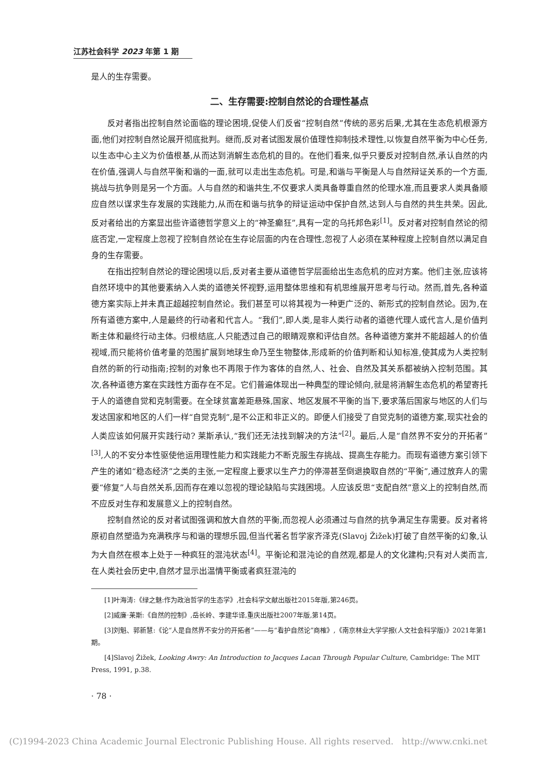江苏社会科学 2023 年第 1 期
是人的生存需要。
二、生存需要:控制自然论的合理性基点
反对者指出控制自然论面临的理论困境,促使人们反省“控制自然”传统的恶劣后果,尤其在生态危机根源方面,他们对控制自然论展开彻底批判。继而,反对者试图发展价值理性抑制技术理性,以恢复自然平衡为中心任务,以生态中心主义为价值根基,从而达到消解生态危机的目的。在他们看来,似乎只要反对控制自然,承认自然的内在价值,强调人与自然平衡和谐的一面,就可以走出生态危机。可是,和谐与平衡是人与自然辩证关系的一个方面,挑战与抗争则是另一个方面。人与自然的和谐共生,不仅要求人类具备尊重自然的伦理水准,而且要求人类具备顺应自然以谋求生存发展的实践能力,从而在和谐与抗争的辩证运动中保护自然,达到人与自然的共生共荣。因此,反对者给出的方案显出些许道德哲学意义上的“神圣癫狂”,具有一定的乌托邦色彩<sup>[1]</sup>。反对者对控制自然论的彻底否定,一定程度上忽视了控制自然论在生存论层面的内在合理性,忽视了人必须在某种程度上控制自然以满足自身的生存需要。
在指出控制自然论的理论困境以后,反对者主要从道德哲学层面给出生态危机的应对方案。他们主张,应该将自然环境中的其他要素纳入人类的道德关怀视野,运用整体思维和有机思维展开思考与行动。然而,首先,各种道德方案实际上并未真正超越控制自然论。我们甚至可以将其视为一种更广泛的、新形式的控制自然论。因为,在所有道德方案中,人是最终的行动者和代言人。“我们”,即人类,是非人类行动者的道德代理人或代言人,是价值判断主体和最终行动主体。归根结底,人只能透过自己的眼睛观察和评估自然。各种道德方案并不能超越人的价值视域,而只能将价值考量的范围扩展到地球生命乃至生物整体,形成新的价值判断和认知标准,使其成为人类控制自然的新的行动指南;控制的对象也不再限于作为客体的自然,人、社会、自然及其关系都被纳入控制范围。其次,各种道德方案在实践性方面存在不足。它们普遍体现出一种典型的理论倾向,就是将消解生态危机的希望寄托于人的道德自觉和克制需要。在全球贫富差距悬殊,国家、地区发展不平衡的当下,要求落后国家与地区的人们与发达国家和地区的人们一样“自觉克制”,是不公正和非正义的。即便人们接受了自觉克制的道德方案,现实社会的人类应该如何展开实践行动? 莱斯承认,“我们还无法找到解决的方法”<sup>[2]</sup>。最后,人是“自然界不安分的开拓者”<sup>[3]</sup>,人的不安分本性驱使他运用理性能力和实践能力不断克服生存挑战、提高生存能力。而现有道德方案引领下产生的诸如“稳态经济”之类的主张,一定程度上要求以生产力的停滞甚至倒退换取自然的“平衡”,通过放弃人的需要“修复”人与自然关系,因而存在难以忽视的理论缺陷与实践困境。人应该反思“支配自然”意义上的控制自然,而不应反对生存和发展意义上的控制自然。
控制自然论的反对者试图强调和放大自然的平衡,而忽视人必须通过与自然的抗争满足生存需要。反对者将原初自然塑造为充满秩序与和谐的理想乐园,但当代著名哲学家齐泽克(Slavoj Žižek)打破了自然平衡的幻象,认为大自然在根本上处于一种疯狂的混沌状态<sup>[4]</sup>。平衡论和混沌论的自然观,都是人的文化建构;只有对人类而言,在人类社会历史中,自然才显示出温情平衡或者疯狂混沌的
[1]叶海涛:《绿之魅:作为政治哲学的生态学》,社会科学文献出版社2015年版,第246页。
[2]威廉·莱斯:《自然的控制》,岳长岭、李建华译,重庆出版社2007年版,第14页。
[3]刘魁、郭新慧:《论“人是自然界不安分的开拓者”——与“看护自然论”商榷》,《南京林业大学学报(人文社会科学版)》2021年第1期。
[4]Slavoj Žižek, Looking Awry: An Introduction to Jacques Lacan Through Popular Culture, Cambridge: The MIT Press, 1991, p.38.
· 78 ·
(C)1994-2023 China Academic Journal Electronic Publishing House. All rights reserved. http://www.cnki.net